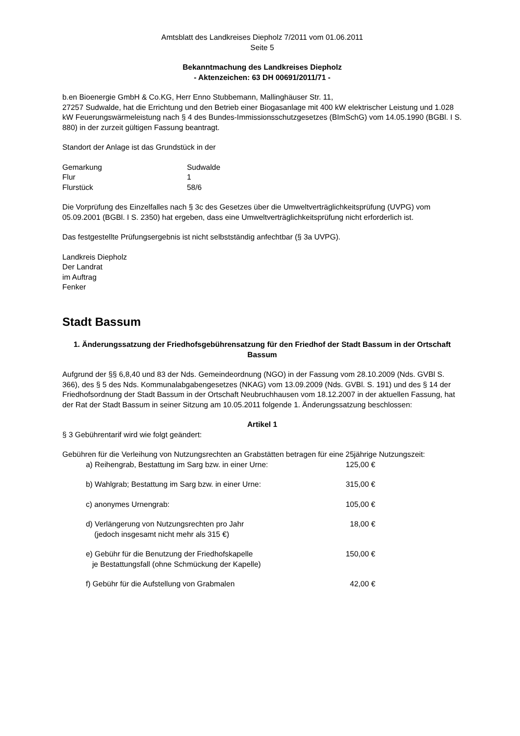Amtsblatt des Landkreises Diepholz 7/2011 vom 01.06.2011
Seite 5
Bekanntmachung des Landkreises Diepholz
- Aktenzeichen: 63 DH 00691/2011/71 -
b.en Bioenergie GmbH & Co.KG, Herr Enno Stubbemann, Mallinghäuser Str. 11,
27257 Sudwalde, hat die Errichtung und den Betrieb einer Biogasanlage mit 400 kW elektrischer Leistung und 1.028 kW Feuerungswärmeleistung nach § 4 des Bundes-Immissionsschutzgesetzes (BImSchG) vom 14.05.1990 (BGBl. I S. 880) in der zurzeit gültigen Fassung beantragt.
Standort der Anlage ist das Grundstück in der
| Gemarkung | Sudwalde |
| Flur | 1 |
| Flurstück | 58/6 |
Die Vorprüfung des Einzelfalles nach § 3c des Gesetzes über die Umweltverträglichkeitsprüfung (UVPG) vom 05.09.2001 (BGBl. I S. 2350) hat ergeben, dass eine Umweltverträglichkeitsprüfung nicht erforderlich ist.
Das festgestellte Prüfungsergebnis ist nicht selbstständig anfechtbar (§ 3a UVPG).
Landkreis Diepholz
Der Landrat
im Auftrag
Fenker
Stadt Bassum
1. Änderungssatzung der Friedhofsgebührensatzung für den Friedhof der Stadt Bassum in der Ortschaft Bassum
Aufgrund der §§ 6,8,40 und 83 der Nds. Gemeindeordnung (NGO) in der Fassung vom 28.10.2009 (Nds. GVBl S. 366), des § 5 des Nds. Kommunalabgabengesetzes (NKAG) vom 13.09.2009 (Nds. GVBl. S. 191) und des § 14 der Friedhofsordnung der Stadt Bassum in der Ortschaft Neubruchhausen vom 18.12.2007 in der aktuellen Fassung, hat der Rat der Stadt Bassum in seiner Sitzung am 10.05.2011 folgende 1. Änderungssatzung beschlossen:
Artikel 1
§ 3 Gebührentarif wird wie folgt geändert:
Gebühren für die Verleihung von Nutzungsrechten an Grabstätten betragen für eine 25jährige Nutzungszeit:
| a) Reihengrab, Bestattung im Sarg bzw. in einer Urne: | 125,00 € |
| b) Wahlgrab; Bestattung im Sarg bzw. in einer Urne: | 315,00 € |
| c) anonymes Urnengrab: | 105,00 € |
| d) Verlängerung von Nutzungsrechten pro Jahr (jedoch insgesamt nicht mehr als 315 €) | 18,00 € |
| e) Gebühr für die Benutzung der Friedhofskapelle je Bestattungsfall (ohne Schmückung der Kapelle) | 150,00 € |
| f) Gebühr für die Aufstellung von Grabmalen | 42,00 € |